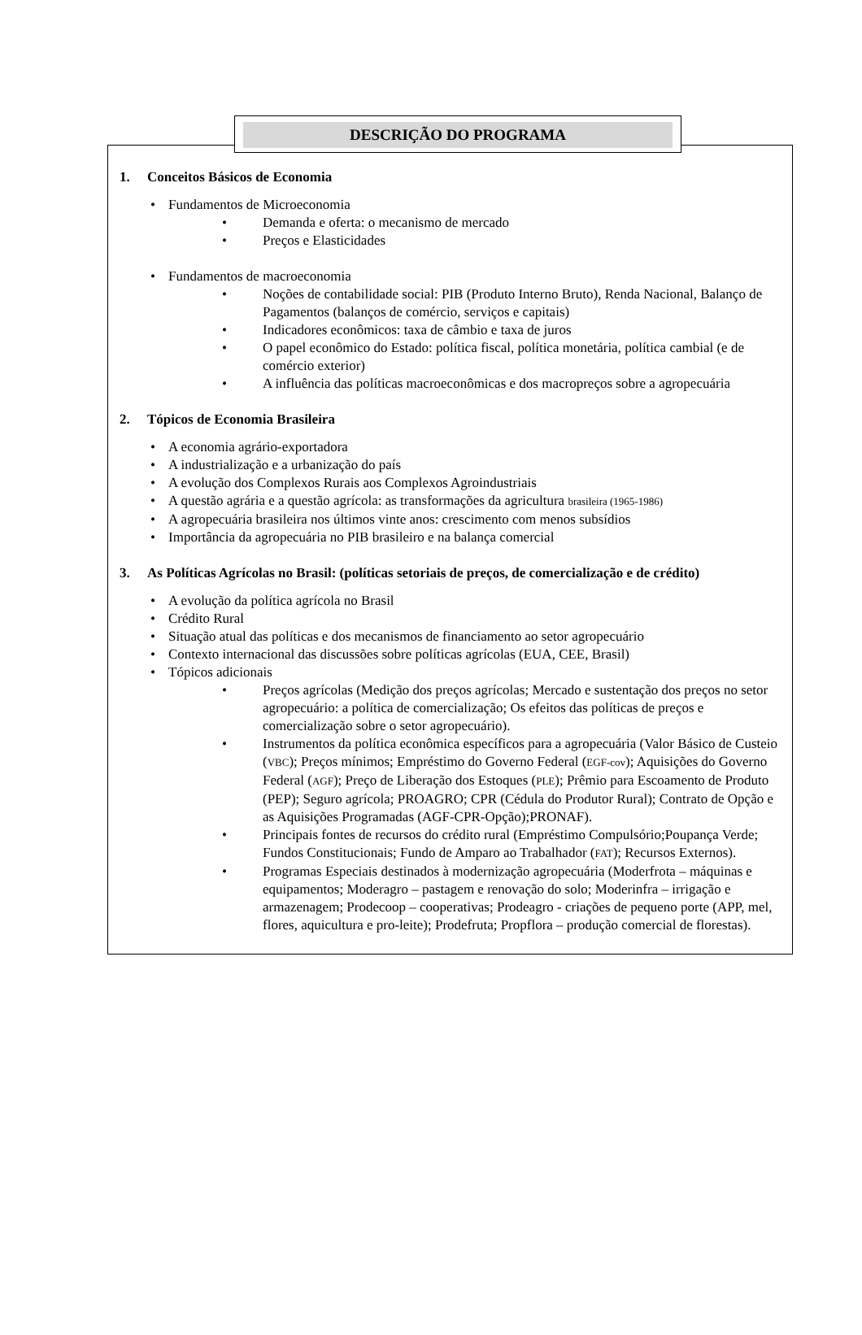DESCRIÇÃO DO PROGRAMA
1. Conceitos Básicos de Economia
Fundamentos de Microeconomia
Demanda e oferta: o mecanismo de mercado
Preços e Elasticidades
Fundamentos de macroeconomia
Noções de contabilidade social: PIB (Produto Interno Bruto), Renda Nacional, Balanço de Pagamentos (balanços de comércio, serviços e capitais)
Indicadores econômicos: taxa de câmbio e taxa de juros
O papel econômico do Estado: política fiscal, política monetária, política cambial (e de comércio exterior)
A influência das políticas macroeconômicas e dos macropreços sobre a agropecuária
2. Tópicos de Economia Brasileira
A economia agrário-exportadora
A industrialização e a urbanização do país
A evolução dos Complexos Rurais aos Complexos Agroindustriais
A questão agrária e a questão agrícola: as transformações da agricultura brasileira (1965-1986)
A agropecuária brasileira nos últimos vinte anos: crescimento com menos subsídios
Importância da agropecuária no PIB brasileiro e na balança comercial
3. As Políticas Agrícolas no Brasil: (políticas setoriais de preços, de comercialização e de crédito)
A evolução da política agrícola no Brasil
Crédito Rural
Situação atual das políticas e dos mecanismos de financiamento ao setor agropecuário
Contexto internacional das discussões sobre políticas agrícolas (EUA, CEE, Brasil)
Tópicos adicionais
Preços agrícolas (Medição dos preços agrícolas; Mercado e sustentação dos preços no setor agropecuário: a política de comercialização; Os efeitos das políticas de preços e comercialização sobre o setor agropecuário).
Instrumentos da política econômica específicos para a agropecuária (Valor Básico de Custeio (VBC); Preços mínimos; Empréstimo do Governo Federal (EGF-cov); Aquisições do Governo Federal (AGF); Preço de Liberação dos Estoques (PLE); Prêmio para Escoamento de Produto (PEP); Seguro agrícola; PROAGRO; CPR (Cédula do Produtor Rural); Contrato de Opção e as Aquisições Programadas (AGF-CPR-Opção);PRONAF).
Principais fontes de recursos do crédito rural (Empréstimo Compulsório;Poupança Verde; Fundos Constitucionais; Fundo de Amparo ao Trabalhador (FAT); Recursos Externos).
Programas Especiais destinados à modernização agropecuária (Moderfrota – máquinas e equipamentos; Moderagro – pastagem e renovação do solo; Moderinfra – irrigação e armazenagem; Prodecoop – cooperativas; Prodeagro - criações de pequeno porte (APP, mel, flores, aquicultura e pro-leite); Prodefruta; Propflora – produção comercial de florestas).